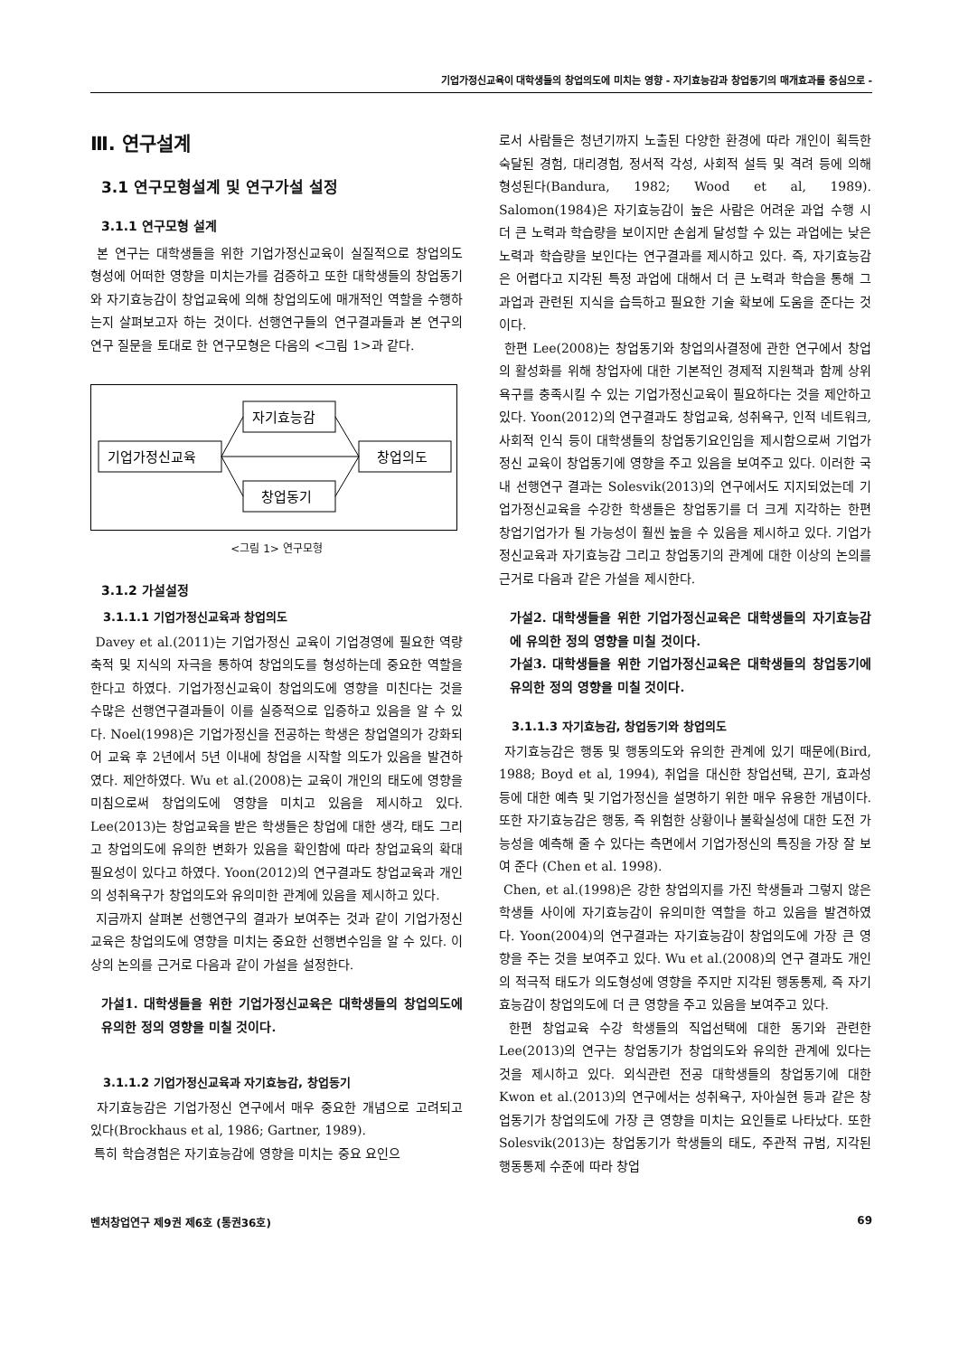기업가정신교육이 대학생들의 창업의도에 미치는 영향 - 자기효능감과 창업동기의 매개효과를 중심으로 -
Ⅲ. 연구설계
3.1 연구모형설계 및 연구가설 설정
3.1.1 연구모형 설계
본 연구는 대학생들을 위한 기업가정신교육이 실질적으로 창업의도 형성에 어떠한 영향을 미치는가를 검증하고 또한 대학생들의 창업동기와 자기효능감이 창업교육에 의해 창업의도에 매개적인 역할을 수행하는지 살펴보고자 하는 것이다. 선행연구들의 연구결과들과 본 연구의 연구 질문을 토대로 한 연구모형은 다음의 <그림 1>과 같다.
자기효능감
기업가정신교육
창업의도
창업동기
<그림 1> 연구모형
3.1.2 가설설정
3.1.1.1 기업가정신교육과 창업의도
Davey et al.(2011)는 기업가정신 교육이 기업경영에 필요한 역량축적 및 지식의 자극을 통하여 창업의도를 형성하는데 중요한 역할을 한다고 하였다. 기업가정신교육이 창업의도에 영향을 미친다는 것을 수많은 선행연구결과들이 이를 실증적으로 입증하고 있음을 알 수 있다. Noel(1998)은 기업가정신을 전공하는 학생은 창업열의가 강화되어 교육 후 2년에서 5년 이내에 창업을 시작할 의도가 있음을 발견하였다. 제안하였다. Wu et al.(2008)는 교육이 개인의 태도에 영향을 미침으로써 창업의도에 영향을 미치고 있음을 제시하고 있다. Lee(2013)는 창업교육을 받은 학생들은 창업에 대한 생각, 태도 그리고 창업의도에 유의한 변화가 있음을 확인함에 따라 창업교육의 확대 필요성이 있다고 하였다. Yoon(2012)의 연구결과도 창업교육과 개인의 성취욕구가 창업의도와 유의미한 관계에 있음을 제시하고 있다.
지금까지 살펴본 선행연구의 결과가 보여주는 것과 같이 기업가정신교육은 창업의도에 영향을 미치는 중요한 선행변수임을 알 수 있다. 이상의 논의를 근거로 다음과 같이 가설을 설정한다.
가설1. 대학생들을 위한 기업가정신교육은 대학생들의 창업의도에 유의한 정의 영향을 미칠 것이다.
3.1.1.2 기업가정신교육과 자기효능감, 창업동기
자기효능감은 기업가정신 연구에서 매우 중요한 개념으로 고려되고 있다(Brockhaus et al, 1986; Gartner, 1989).
특히 학습경험은 자기효능감에 영향을 미치는 중요 요인으
로서 사람들은 청년기까지 노출된 다양한 환경에 따라 개인이 획득한 숙달된 경험, 대리경험, 정서적 각성, 사회적 설득 및 격려 등에 의해 형성된다(Bandura, 1982; Wood et al, 1989). Salomon(1984)은 자기효능감이 높은 사람은 어려운 과업 수행 시 더 큰 노력과 학습량을 보이지만 손쉽게 달성할 수 있는 과업에는 낮은 노력과 학습량을 보인다는 연구결과를 제시하고 있다. 즉, 자기효능감은 어렵다고 지각된 특정 과업에 대해서 더 큰 노력과 학습을 통해 그 과업과 관련된 지식을 습득하고 필요한 기술 확보에 도움을 준다는 것이다.
한편 Lee(2008)는 창업동기와 창업의사결정에 관한 연구에서 창업의 활성화를 위해 창업자에 대한 기본적인 경제적 지원책과 함께 상위욕구를 충족시킬 수 있는 기업가정신교육이 필요하다는 것을 제안하고 있다. Yoon(2012)의 연구결과도 창업교육, 성취욕구, 인적 네트워크, 사회적 인식 등이 대학생들의 창업동기요인임을 제시함으로써 기업가정신 교육이 창업동기에 영향을 주고 있음을 보여주고 있다. 이러한 국내 선행연구 결과는 Solesvik(2013)의 연구에서도 지지되었는데 기업가정신교육을 수강한 학생들은 창업동기를 더 크게 지각하는 한편 창업기업가가 될 가능성이 훨씬 높을 수 있음을 제시하고 있다. 기업가정신교육과 자기효능감 그리고 창업동기의 관계에 대한 이상의 논의를 근거로 다음과 같은 가설을 제시한다.
가설2. 대학생들을 위한 기업가정신교육은 대학생들의 자기효능감에 유의한 정의 영향을 미칠 것이다.
가설3. 대학생들을 위한 기업가정신교육은 대학생들의 창업동기에 유의한 정의 영향을 미칠 것이다.
3.1.1.3 자기효능감, 창업동기와 창업의도
자기효능감은 행동 및 행동의도와 유의한 관계에 있기 때문에(Bird, 1988; Boyd et al, 1994), 취업을 대신한 창업선택, 끈기, 효과성 등에 대한 예측 및 기업가정신을 설명하기 위한 매우 유용한 개념이다. 또한 자기효능감은 행동, 즉 위험한 상황이나 불확실성에 대한 도전 가능성을 예측해 줄 수 있다는 측면에서 기업가정신의 특징을 가장 잘 보여 준다 (Chen et al. 1998).
Chen, et al.(1998)은 강한 창업의지를 가진 학생들과 그렇지 않은 학생들 사이에 자기효능감이 유의미한 역할을 하고 있음을 발견하였다. Yoon(2004)의 연구결과는 자기효능감이 창업의도에 가장 큰 영향을 주는 것을 보여주고 있다. Wu et al.(2008)의 연구 결과도 개인의 적극적 태도가 의도형성에 영향을 주지만 지각된 행동통제, 즉 자기효능감이 창업의도에 더 큰 영향을 주고 있음을 보여주고 있다.
한편 창업교육 수강 학생들의 직업선택에 대한 동기와 관련한 Lee(2013)의 연구는 창업동기가 창업의도와 유의한 관계에 있다는 것을 제시하고 있다. 외식관련 전공 대학생들의 창업동기에 대한 Kwon et al.(2013)의 연구에서는 성취욕구, 자아실현 등과 같은 창업동기가 창업의도에 가장 큰 영향을 미치는 요인들로 나타났다. 또한 Solesvik(2013)는 창업동기가 학생들의 태도, 주관적 규범, 지각된 행동통제 수준에 따라 창업
벤처창업연구 제9권 제6호 (통권36호) 69